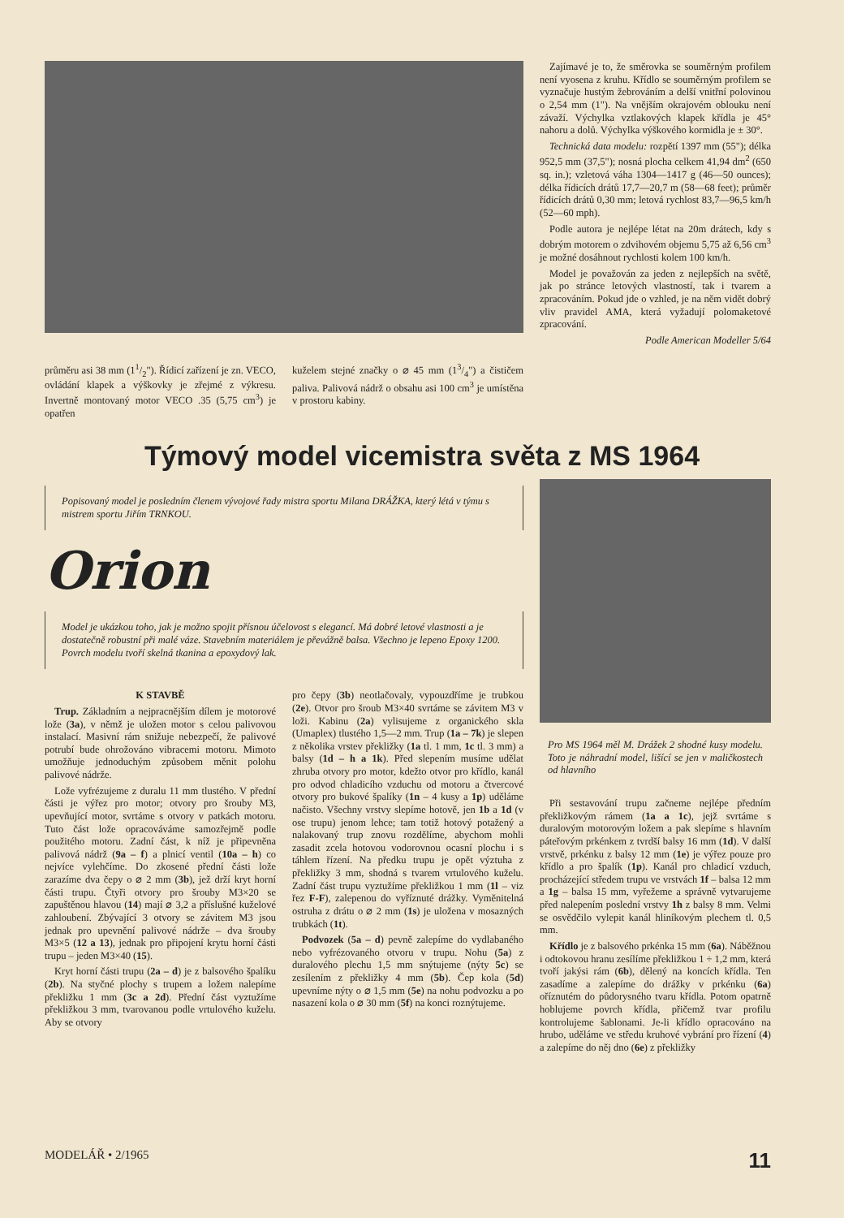průměru asi 38 mm (11/2"). Řídicí zařízení je zn. VECO, ovládání klapek a výškovky je zřejmé z výkresu. Invertně montovaný motor VECO .35 (5,75 cm<sup>3</sup>) je opatřen
kuželem stejné značky o ⌀ 45 mm (13/4") a čističem paliva. Palivová nádrž o obsahu asi 100 cm<sup>3</sup> je umístěna v prostoru kabiny.
Zajímavé je to, že směrovka se souměrným profilem není vyosena z kruhu. Křídlo se souměrným profilem se vyznačuje hustým žebrováním a delší vnitřní polovinou o 2,54 mm (1"). Na vnějším okrajovém oblouku není závaží. Výchylka vztlakových klapek křídla je 45° nahoru a dolů. Výchylka výškového kormidla je ± 30°.
Technická data modelu: rozpětí 1397 mm (55"); délka 952,5 mm (37,5"); nosná plocha celkem 41,94 dm<sup>2</sup> (650 sq. in.); vzletová váha 1304—1417 g (46—50 ounces); délka řídicích drátů 17,7—20,7 m (58—68 feet); průměr řídicích drátů 0,30 mm; letová rychlost 83,7—96,5 km/h (52—60 mph).
Podle autora je nejlépe létat na 20m drátech, kdy s dobrým motorem o zdvihovém objemu 5,75 až 6,56 cm<sup>3</sup> je možné dosáhnout rychlosti kolem 100 km/h.
Model je považován za jeden z nejlepších na světě, jak po stránce letových vlastností, tak i tvarem a zpracováním. Pokud jde o vzhled, je na něm vidět dobrý vliv pravidel AMA, která vyžadují polomaketové zpracování.
Podle American Modeller 5/64
Týmový model vicemistra světa z MS 1964
Popisovaný model je posledním členem vývojové řady mistra sportu Milana DRÁŽKA, který létá v týmu s mistrem sportu Jiřím TRNKOU.
Orion
Model je ukázkou toho, jak je možno spojit přísnou účelovost s elegancí. Má dobré letové vlastnosti a je dostatečně robustní při malé váze. Stavebním materiálem je převážně balsa. Všechno je lepeno Epoxy 1200. Povrch modelu tvoří skelná tkanina a epoxydový lak.
K STAVBĚ
Trup. Základním a nejpracnějším dílem je motorové lože (3a), v němž je uložen motor s celou palivovou instalací. Masivní rám snižuje nebezpečí, že palivové potrubí bude ohrožováno vibracemi motoru. Mimoto umožňuje jednoduchým způsobem měnit polohu palivové nádrže.
Lože vyfrézujeme z duralu 11 mm tlustého. V přední části je výřez pro motor; otvory pro šrouby M3, upevňující motor, svrtáme s otvory v patkách motoru. Tuto část lože opracováváme samozřejmě podle použitého motoru. Zadní část, k níž je připevněna palivová nádrž (9a – f) a plnicí ventil (10a – h) co nejvíce vylehčíme. Do zkosené přední části lože zarazíme dva čepy o ⌀ 2 mm (3b), jež drží kryt horní části trupu. Čtyři otvory pro šrouby M3×20 se zapuštěnou hlavou (14) mají ⌀ 3,2 a příslušné kuželové zahloubení. Zbývající 3 otvory se závitem M3 jsou jednak pro upevnění palivové nádrže – dva šrouby M3×5 (12 a 13), jednak pro připojení krytu horní části trupu – jeden M3×40 (15).
Kryt horní části trupu (2a – d) je z balsového špalíku (2b). Na styčné plochy s trupem a ložem nalepíme překližku 1 mm (3c a 2d). Přední část vyztužíme překližkou 3 mm, tvarovanou podle vrtulového kuželu. Aby se otvory
pro čepy (3b) neotlačovaly, vypouzdříme je trubkou (2e). Otvor pro šroub M3×40 svrtáme se závitem M3 v loži. Kabinu (2a) vylisujeme z organického skla (Umaplex) tlustého 1,5—2 mm. Trup (1a – 7k) je slepen z několika vrstev překližky (1a tl. 1 mm, 1c tl. 3 mm) a balsy (1d – h a 1k). Před slepením musíme udělat zhruba otvory pro motor, kdežto otvor pro křídlo, kanál pro odvod chladicího vzduchu od motoru a čtvercové otvory pro bukové špalíky (1n – 4 kusy a 1p) uděláme načisto. Všechny vrstvy slepíme hotově, jen 1b a 1d (v ose trupu) jenom lehce; tam totiž hotový potažený a nalakovaný trup znovu rozdělíme, abychom mohli zasadit zcela hotovou vodorovnou ocasní plochu i s táhlem řízení. Na předku trupu je opět výztuha z překližky 3 mm, shodná s tvarem vrtulového kuželu. Zadní část trupu vyztužíme překližkou 1 mm (1l – viz řez F-F), zalepenou do vyříznuté drážky. Vyměnitelná ostruha z drátu o ⌀ 2 mm (1s) je uložena v mosazných trubkách (1t).
Podvozek (5a – d) pevně zalepíme do vydlabaného nebo vyfrézovaného otvoru v trupu. Nohu (5a) z duralového plechu 1,5 mm snýtujeme (nýty 5c) se zesílením z překližky 4 mm (5b). Čep kola (5d) upevníme nýty o ⌀ 1,5 mm (5e) na nohu podvozku a po nasazení kola o ⌀ 30 mm (5f) na konci roznýtujeme.
Pro MS 1964 měl M. Drážek 2 shodné kusy modelu. Toto je náhradní model, lišící se jen v maličkostech od hlavního
Při sestavování trupu začneme nejlépe předním překližkovým rámem (1a a 1c), jejž svrtáme s duralovým motorovým ložem a pak slepíme s hlavním páteřovým prkénkem z tvrdší balsy 16 mm (1d). V další vrstvě, prkénku z balsy 12 mm (1e) je výřez pouze pro křídlo a pro špalík (1p). Kanál pro chladicí vzduch, procházející středem trupu ve vrstvách 1f – balsa 12 mm a 1g – balsa 15 mm, vyřežeme a správně vytvarujeme před nalepením poslední vrstvy 1h z balsy 8 mm. Velmi se osvědčilo vylepit kanál hliníkovým plechem tl. 0,5 mm.
Křídlo je z balsového prkénka 15 mm (6a). Náběžnou i odtokovou hranu zesílíme překližkou 1 ÷ 1,2 mm, která tvoří jakýsi rám (6b), dělený na koncích křídla. Ten zasadíme a zalepíme do drážky v prkénku (6a) oříznutém do půdorysného tvaru křídla. Potom opatrně hoblujeme povrch křídla, přičemž tvar profilu kontrolujeme šablonami. Je-li křídlo opracováno na hrubo, uděláme ve středu kruhové vybrání pro řízení (4) a zalepíme do něj dno (6e) z překližky
MODELÁŘ • 2/1965 11